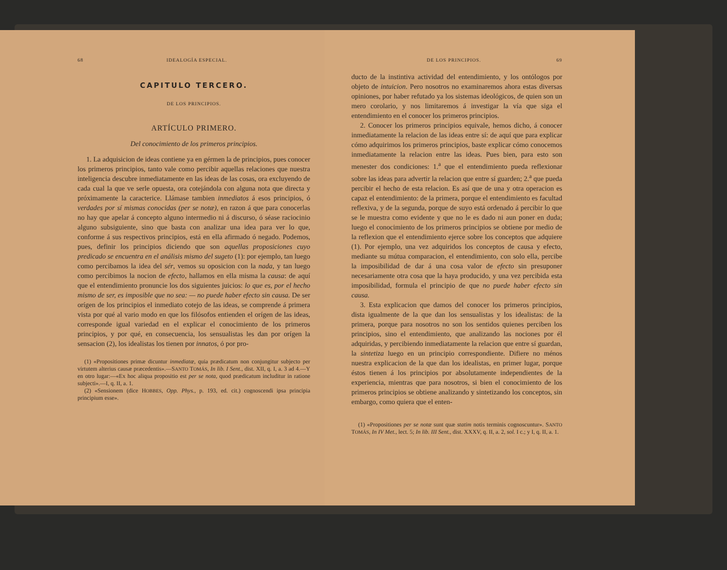68 IDEALOGÍA ESPECIAL.
CAPITULO TERCERO.
DE LOS PRINCIPIOS.
ARTÍCULO PRIMERO.
Del conocimiento de los primeros principios.
1. La adquisicion de ideas contiene ya en gérmen la de principios, pues conocer los primeros principios, tanto vale como percibir aquellas relaciones que nuestra inteligencia descubre inmediatamente en las ideas de las cosas, ora excluyendo de cada cual la que ve serle opuesta, ora cotejándola con alguna nota que directa y próximamente la caracterice. Llámase tambien inmediatos á esos principios, ó verdades por sí mismas conocidas (per se notæ), en razon á que para conocerlas no hay que apelar á concepto alguno intermedio ni á discurso, ó séase raciocinio alguno subsiguiente, sino que basta con analizar una idea para ver lo que, conforme á sus respectivos principios, está en ella afirmado ó negado. Podemos, pues, definir los principios diciendo que son aquellas proposiciones cuyo predicado se encuentra en el análisis mismo del sugeto (1): por ejemplo, tan luego como percibamos la idea del sér, vemos su oposicion con la nada, y tan luego como percibimos la nocion de efecto, hallamos en ella misma la causa: de aquí que el entendimiento pronuncie los dos siguientes juicios: lo que es, por el hecho mismo de ser, es imposible que no sea: — no puede haber efecto sin causa. De ser orígen de los principios el inmediato cotejo de las ideas, se comprende á primera vista por qué al vario modo en que los filósofos entienden el orígen de las ideas, corresponde igual variedad en el explicar el conocimiento de los primeros principios, y por qué, en consecuencia, los sensualistas les dan por orígen la sensacion (2), los idealistas los tienen por innatos, ó por pro-
(1) «Propositiones primæ dicuntur inmediatæ, quia prædicatum non conjungitur subjecto per virtutem alterius causæ præcedentis».—SANTO TOMÁS, In lib. I Sent., dist. XII, q. I, a. 3 ad 4.—Y en otro lugar:—«Ex hoc aliqua propositio est per se nota, quod prædicatum includitur in ratione subjecti».—I, q. II, a. 1.
(2) «Sensionem (dice HOBBES, Opp. Phys., p. 193, ed. cit.) cognoscendi ipsa principia principium esse».
DE LOS PRINCIPIOS. 69
ducto de la instintiva actividad del entendimiento, y los ontólogos por objeto de intuicion. Pero nosotros no examinaremos ahora estas diversas opiniones, por haber refutado ya los sistemas ideológicos, de quien son un mero corolario, y nos limitaremos á investigar la vía que siga el entendimiento en el conocer los primeros principios.
2. Conocer los primeros principios equivale, hemos dicho, á conocer inmediatamente la relacion de las ideas entre sí: de aquí que para explicar cómo adquirimos los primeros principios, baste explicar cómo conocemos inmediatamente la relacion entre las ideas. Pues bien, para esto son menester dos condiciones: 1.<sup>a</sup> que el entendimiento pueda reflexionar sobre las ideas para advertir la relacion que entre sí guarden; 2.<sup>a</sup> que pueda percibir el hecho de esta relacion. Es así que de una y otra operacion es capaz el entendimiento: de la primera, porque el entendimiento es facultad reflexiva, y de la segunda, porque de suyo está ordenado á percibir lo que se le muestra como evidente y que no le es dado ni aun poner en duda; luego el conocimiento de los primeros principios se obtiene por medio de la reflexion que el entendimiento ejerce sobre los conceptos que adquiere (1). Por ejemplo, una vez adquiridos los conceptos de causa y efecto, mediante su mútua comparacion, el entendimiento, con solo ella, percibe la imposibilidad de dar á una cosa valor de efecto sin presuponer necesariamente otra cosa que la haya producido, y una vez percibida esta imposibilidad, formula el principio de que no puede haber efecto sin causa.
3. Esta explicacion que damos del conocer los primeros principios, dista igualmente de la que dan los sensualistas y los idealistas: de la primera, porque para nosotros no son los sentidos quienes perciben los principios, sino el entendimiento, que analizando las nociones por él adquiridas, y percibiendo inmediatamente la relacion que entre sí guardan, la sintetiza luego en un principio correspondiente. Difiere no ménos nuestra explicacion de la que dan los idealistas, en primer lugar, porque éstos tienen á los principios por absolutamente independientes de la experiencia, mientras que para nosotros, si bien el conocimiento de los primeros principios se obtiene analizando y sintetizando los conceptos, sin embargo, como quiera que el enten-
(1) «Propositiones per se notæ sunt quæ statim notis terminis cognoscuntur». SANTO TOMÁS, In IV Met., lect. 5; In lib. III Sent., dist. XXXV, q. II, a. 2, sol. I c.; y I, q. II, a. 1.